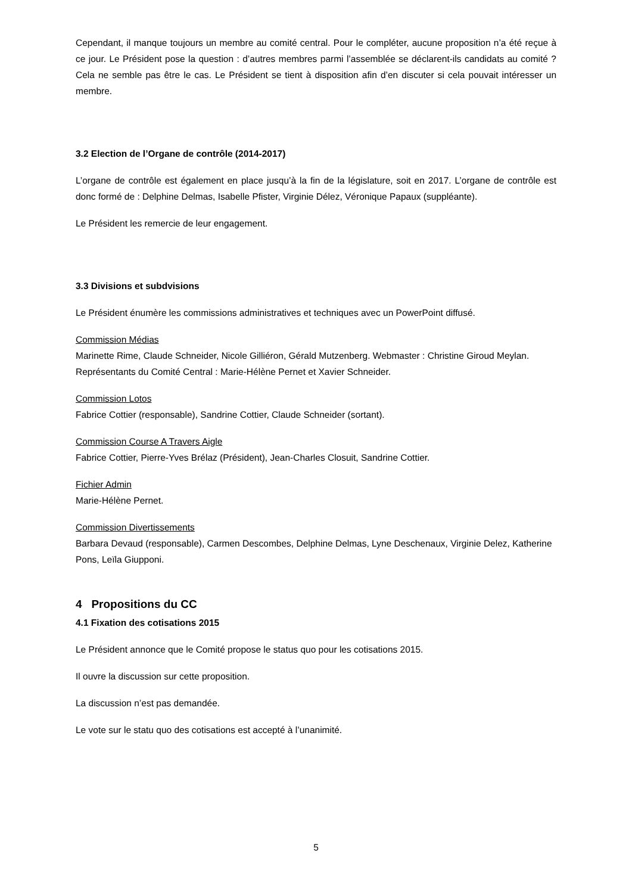Cependant, il manque toujours un membre au comité central. Pour le compléter, aucune proposition n’a été reçue à ce jour. Le Président pose la question : d’autres membres parmi l’assemblée se déclarent-ils candidats au comité ? Cela ne semble pas être le cas. Le Président se tient à disposition afin d’en discuter si cela pouvait intéresser un membre.
3.2 Election de l’Organe de contrôle (2014-2017)
L’organe de contrôle est également en place jusqu’à la fin de la législature, soit en 2017. L’organe de contrôle est donc formé de : Delphine Delmas, Isabelle Pfister, Virginie Délez, Véronique Papaux (suppléante).
Le Président les remercie de leur engagement.
3.3 Divisions et subdvisions
Le Président énumère les commissions administratives et techniques avec un PowerPoint diffusé.
Commission Médias
Marinette Rime, Claude Schneider, Nicole Gilliéron, Gérald Mutzenberg. Webmaster : Christine Giroud Meylan. Représentants du Comité Central : Marie-Hélène Pernet et Xavier Schneider.
Commission Lotos
Fabrice Cottier (responsable), Sandrine Cottier, Claude Schneider (sortant).
Commission Course A Travers Aigle
Fabrice Cottier, Pierre-Yves Brélaz (Président), Jean-Charles Closuit, Sandrine Cottier.
Fichier Admin
Marie-Hélène Pernet.
Commission Divertissements
Barbara Devaud (responsable), Carmen Descombes, Delphine Delmas, Lyne Deschenaux, Virginie Delez, Katherine Pons, Leïla Giupponi.
4 Propositions du CC
4.1 Fixation des cotisations 2015
Le Président annonce que le Comité propose le status quo pour les cotisations 2015.
Il ouvre la discussion sur cette proposition.
La discussion n’est pas demandée.
Le vote sur le statu quo des cotisations est accepté à l’unanimité.
5